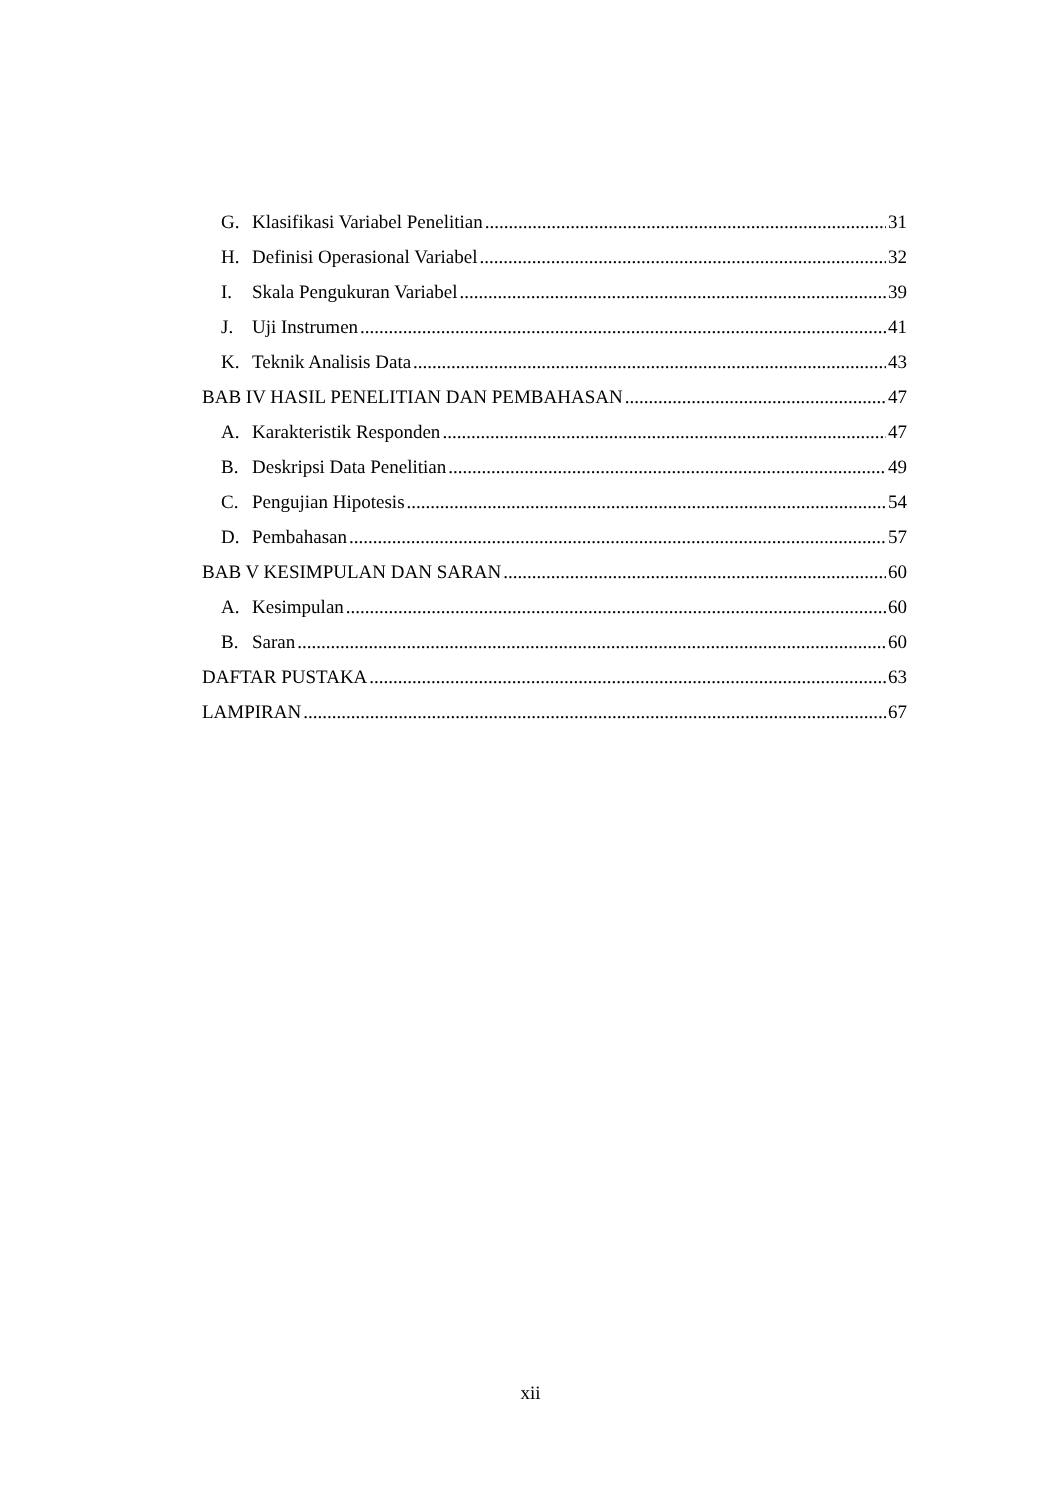G. Klasifikasi Variabel Penelitian 31
H. Definisi Operasional Variabel 32
I. Skala Pengukuran Variabel 39
J. Uji Instrumen 41
K. Teknik Analisis Data 43
BAB IV HASIL PENELITIAN DAN PEMBAHASAN 47
A. Karakteristik Responden 47
B. Deskripsi Data Penelitian 49
C. Pengujian Hipotesis 54
D. Pembahasan 57
BAB V KESIMPULAN DAN SARAN 60
A. Kesimpulan 60
B. Saran 60
DAFTAR PUSTAKA 63
LAMPIRAN 67
xii